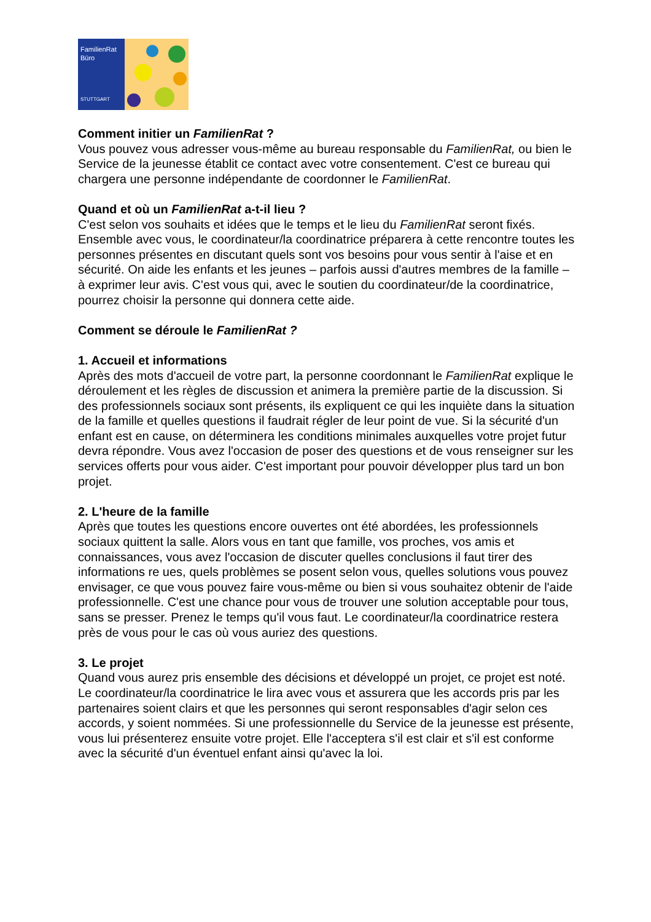FamilienRat
Büro
STUTTGART
Comment initier un FamilienRat ?
Vous pouvez vous adresser vous-même au bureau responsable du FamilienRat, ou bien le Service de la jeunesse établit ce contact avec votre consentement. C'est ce bureau qui chargera une personne indépendante de coordonner le FamilienRat.
Quand et où un FamilienRat a-t-il lieu ?
C'est selon vos souhaits et idées que le temps et le lieu du FamilienRat seront fixés. Ensemble avec vous, le coordinateur/la coordinatrice préparera à cette rencontre toutes les personnes présentes en discutant quels sont vos besoins pour vous sentir à l'aise et en sécurité. On aide les enfants et les jeunes – parfois aussi d'autres membres de la famille – à exprimer leur avis. C'est vous qui, avec le soutien du coordinateur/de la coordinatrice, pourrez choisir la personne qui donnera cette aide.
Comment se déroule le FamilienRat ?
1. Accueil et informations
Après des mots d'accueil de votre part, la personne coordonnant le FamilienRat explique le déroulement et les règles de discussion et animera la première partie de la discussion. Si des professionnels sociaux sont présents, ils expliquent ce qui les inquiète dans la situation de la famille et quelles questions il faudrait régler de leur point de vue. Si la sécurité d'un enfant est en cause, on déterminera les conditions minimales auxquelles votre projet futur devra répondre. Vous avez l'occasion de poser des questions et de vous renseigner sur les services offerts pour vous aider. C'est important pour pouvoir développer plus tard un bon projet.
2. L'heure de la famille
Après que toutes les questions encore ouvertes ont été abordées, les professionnels sociaux quittent la salle. Alors vous en tant que famille, vos proches, vos amis et connaissances, vous avez l'occasion de discuter quelles conclusions il faut tirer des informations re ues, quels problèmes se posent selon vous, quelles solutions vous pouvez envisager, ce que vous pouvez faire vous-même ou bien si vous souhaitez obtenir de l'aide professionnelle. C'est une chance pour vous de trouver une solution acceptable pour tous, sans se presser. Prenez le temps qu'il vous faut. Le coordinateur/la coordinatrice restera près de vous pour le cas où vous auriez des questions.
3. Le projet
Quand vous aurez pris ensemble des décisions et développé un projet, ce projet est noté. Le coordinateur/la coordinatrice le lira avec vous et assurera que les accords pris par les partenaires soient clairs et que les personnes qui seront responsables d'agir selon ces accords, y soient nommées. Si une professionnelle du Service de la jeunesse est présente, vous lui présenterez ensuite votre projet. Elle l'acceptera s'il est clair et s'il est conforme avec la sécurité d'un éventuel enfant ainsi qu'avec la loi.